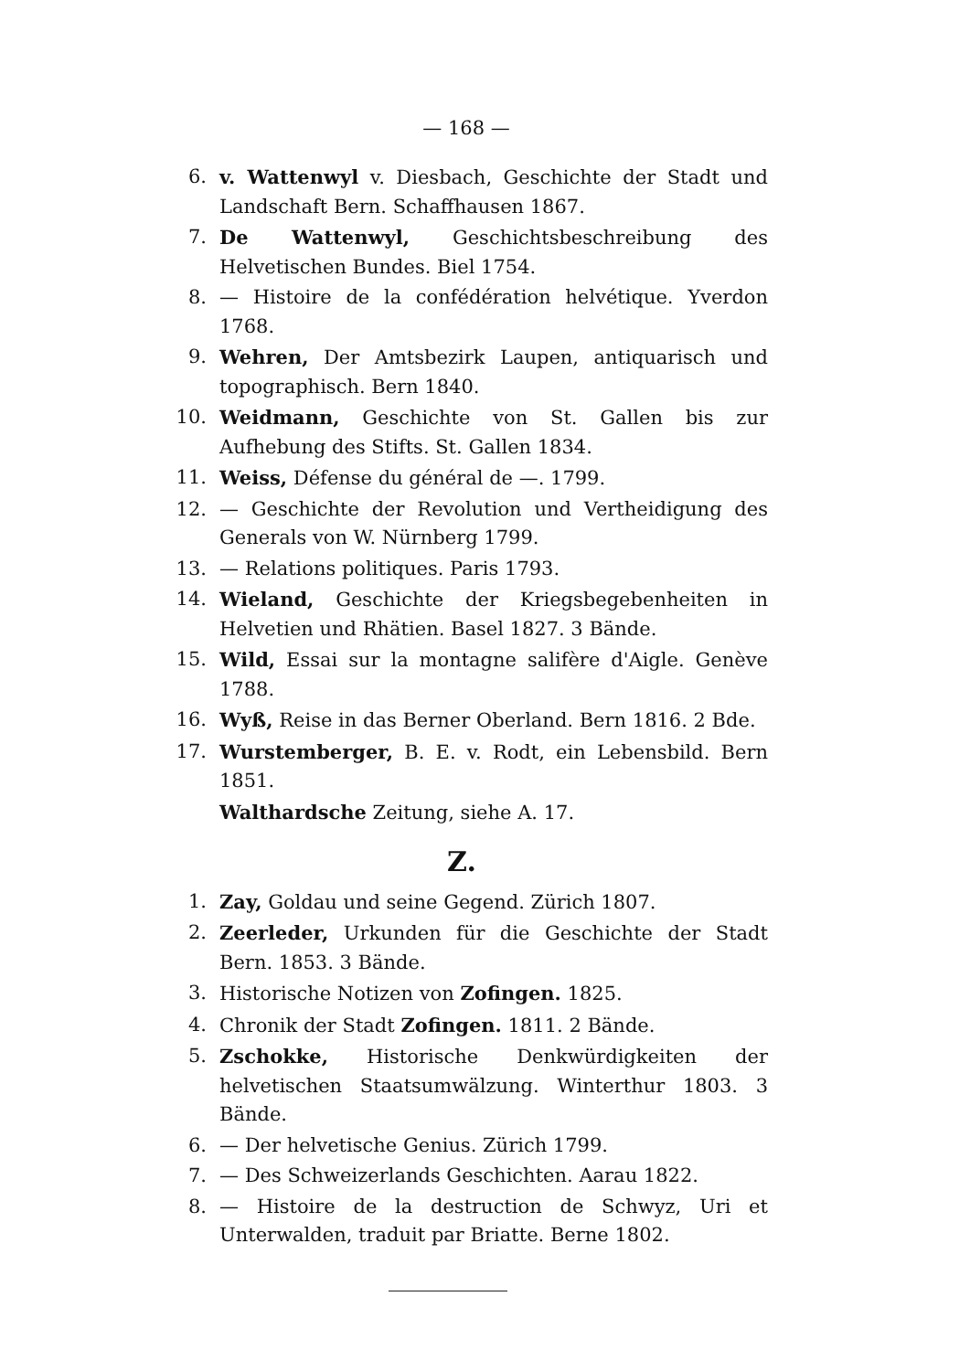— 168 —
6. v. Wattenwyl v. Diesbach, Geschichte der Stadt und Landschaft Bern. Schaffhausen 1867.
7. De Wattenwyl, Geschichtsbeschreibung des Helvetischen Bundes. Biel 1754.
8. — Histoire de la confédération helvétique. Yverdon 1768.
9. Wehren, Der Amtsbezirk Laupen, antiquarisch und topographisch. Bern 1840.
10. Weidmann, Geschichte von St. Gallen bis zur Aufhebung des Stifts. St. Gallen 1834.
11. Weiss, Défense du général de —. 1799.
12. — Geschichte der Revolution und Vertheidigung des Generals von W. Nürnberg 1799.
13. — Relations politiques. Paris 1793.
14. Wieland, Geschichte der Kriegsbegebenheiten in Helvetien und Rhätien. Basel 1827. 3 Bände.
15. Wild, Essai sur la montagne salifère d'Aigle. Genève 1788.
16. Wyß, Reise in das Berner Oberland. Bern 1816. 2 Bde.
17. Wurstemberger, B. E. v. Rodt, ein Lebensbild. Bern 1851.
Walthardsche Zeitung, siehe A. 17.
Z.
1. Zay, Goldau und seine Gegend. Zürich 1807.
2. Zeerleder, Urkunden für die Geschichte der Stadt Bern. 1853. 3 Bände.
3. Historische Notizen von Zofingen. 1825.
4. Chronik der Stadt Zofingen. 1811. 2 Bände.
5. Zschokke, Historische Denkwürdigkeiten der helvetischen Staatsumwälzung. Winterthur 1803. 3 Bände.
6. — Der helvetische Genius. Zürich 1799.
7. — Des Schweizerlands Geschichten. Aarau 1822.
8. — Histoire de la destruction de Schwyz, Uri et Unterwalden, traduit par Briatte. Berne 1802.